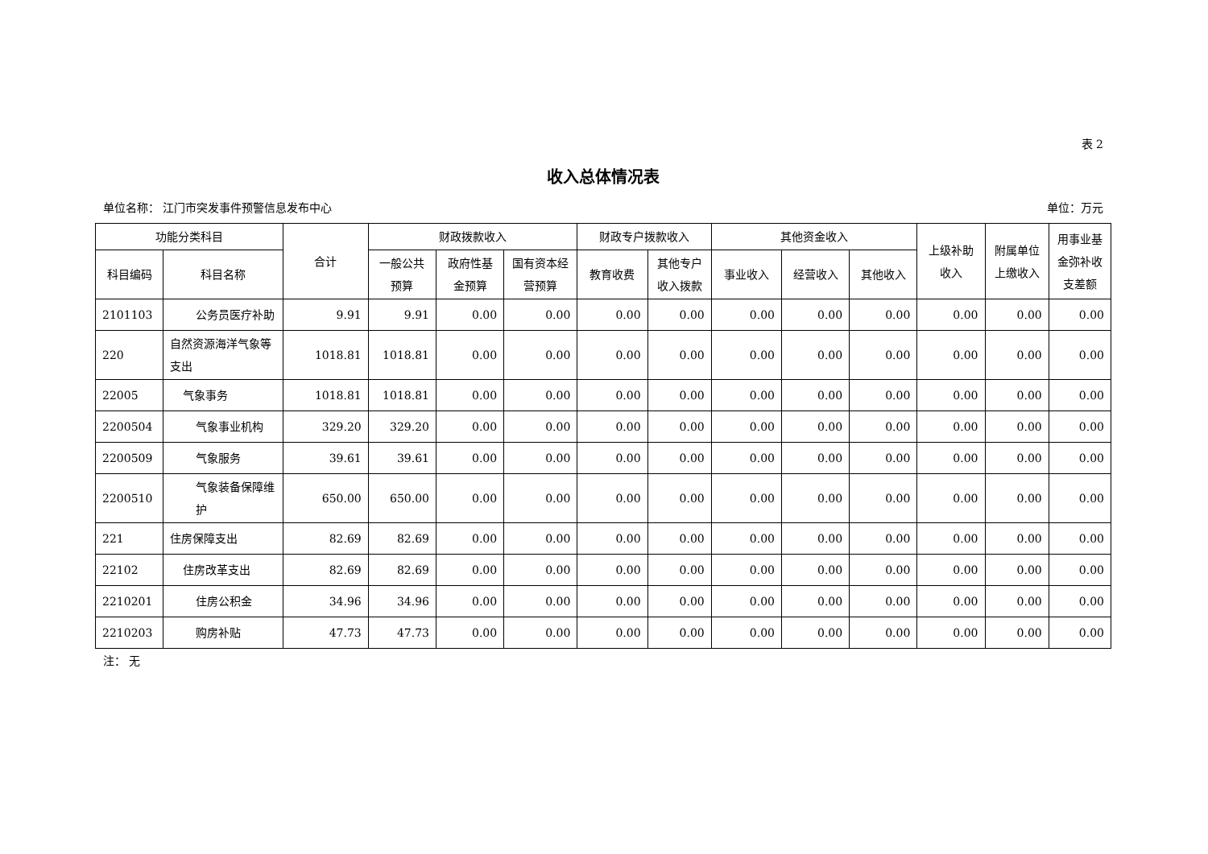表 2
收入总体情况表
单位名称： 江门市突发事件预警信息发布中心 单位：万元
| 功能分类科目 | | 合计 | 财政拨款收入 | | | 财政专户拨款收入 | | 其他资金收入 | | | 上级补助收入 | 附属单位上缴收入 | 用事业基金弥补收支差额 |
| --- | --- | --- | --- | --- | --- | --- | --- | --- | --- | --- | --- | --- | --- |
| 科目编码 | 科目名称 | | 一般公共预算 | 政府性基金预算 | 国有资本经营预算 | 教育收费 | 其他专户收入拨款 | 事业收入 | 经营收入 | 其他收入 | | | |
| 2101103 | 公务员医疗补助 | 9.91 | 9.91 | 0.00 | 0.00 | 0.00 | 0.00 | 0.00 | 0.00 | 0.00 | 0.00 | 0.00 | 0.00 |
| 220 | 自然资源海洋气象等支出 | 1018.81 | 1018.81 | 0.00 | 0.00 | 0.00 | 0.00 | 0.00 | 0.00 | 0.00 | 0.00 | 0.00 | 0.00 |
| 22005 | 气象事务 | 1018.81 | 1018.81 | 0.00 | 0.00 | 0.00 | 0.00 | 0.00 | 0.00 | 0.00 | 0.00 | 0.00 | 0.00 |
| 2200504 | 气象事业机构 | 329.20 | 329.20 | 0.00 | 0.00 | 0.00 | 0.00 | 0.00 | 0.00 | 0.00 | 0.00 | 0.00 | 0.00 |
| 2200509 | 气象服务 | 39.61 | 39.61 | 0.00 | 0.00 | 0.00 | 0.00 | 0.00 | 0.00 | 0.00 | 0.00 | 0.00 | 0.00 |
| 2200510 | 气象装备保障维护 | 650.00 | 650.00 | 0.00 | 0.00 | 0.00 | 0.00 | 0.00 | 0.00 | 0.00 | 0.00 | 0.00 | 0.00 |
| 221 | 住房保障支出 | 82.69 | 82.69 | 0.00 | 0.00 | 0.00 | 0.00 | 0.00 | 0.00 | 0.00 | 0.00 | 0.00 | 0.00 |
| 22102 | 住房改革支出 | 82.69 | 82.69 | 0.00 | 0.00 | 0.00 | 0.00 | 0.00 | 0.00 | 0.00 | 0.00 | 0.00 | 0.00 |
| 2210201 | 住房公积金 | 34.96 | 34.96 | 0.00 | 0.00 | 0.00 | 0.00 | 0.00 | 0.00 | 0.00 | 0.00 | 0.00 | 0.00 |
| 2210203 | 购房补贴 | 47.73 | 47.73 | 0.00 | 0.00 | 0.00 | 0.00 | 0.00 | 0.00 | 0.00 | 0.00 | 0.00 | 0.00 |
注： 无